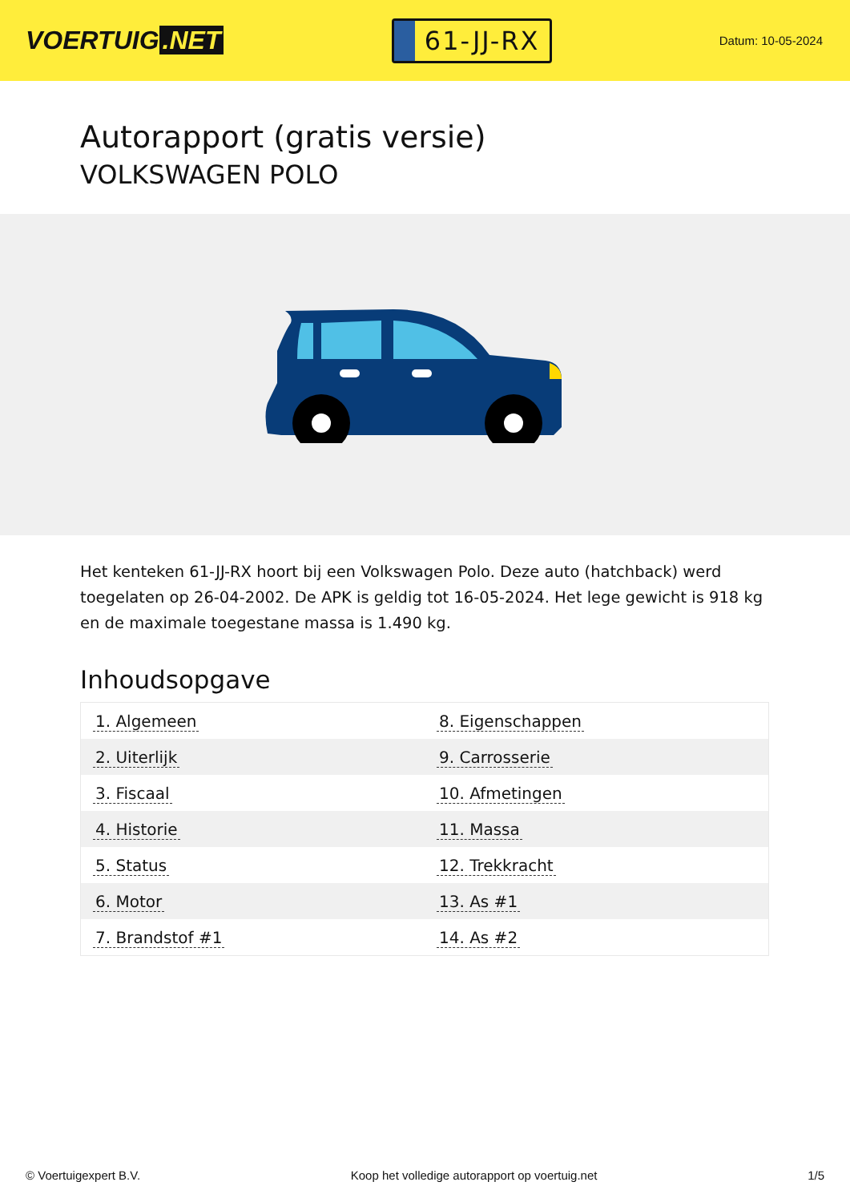VOERTUIG.NET
61-JJ-RX
Datum: 10-05-2024
Autorapport (gratis versie)
VOLKSWAGEN POLO
Het kenteken 61-JJ-RX hoort bij een Volkswagen Polo. Deze auto (hatchback) werd toegelaten op 26-04-2002. De APK is geldig tot 16-05-2024. Het lege gewicht is 918 kg en de maximale toegestane massa is 1.490 kg.
Inhoudsopgave
| 1. Algemeen | 8. Eigenschappen |
| 2. Uiterlijk | 9. Carrosserie |
| 3. Fiscaal | 10. Afmetingen |
| 4. Historie | 11. Massa |
| 5. Status | 12. Trekkracht |
| 6. Motor | 13. As #1 |
| 7. Brandstof #1 | 14. As #2 |
© Voertuigexpert B.V. Koop het volledige autorapport op voertuig.net 1/5